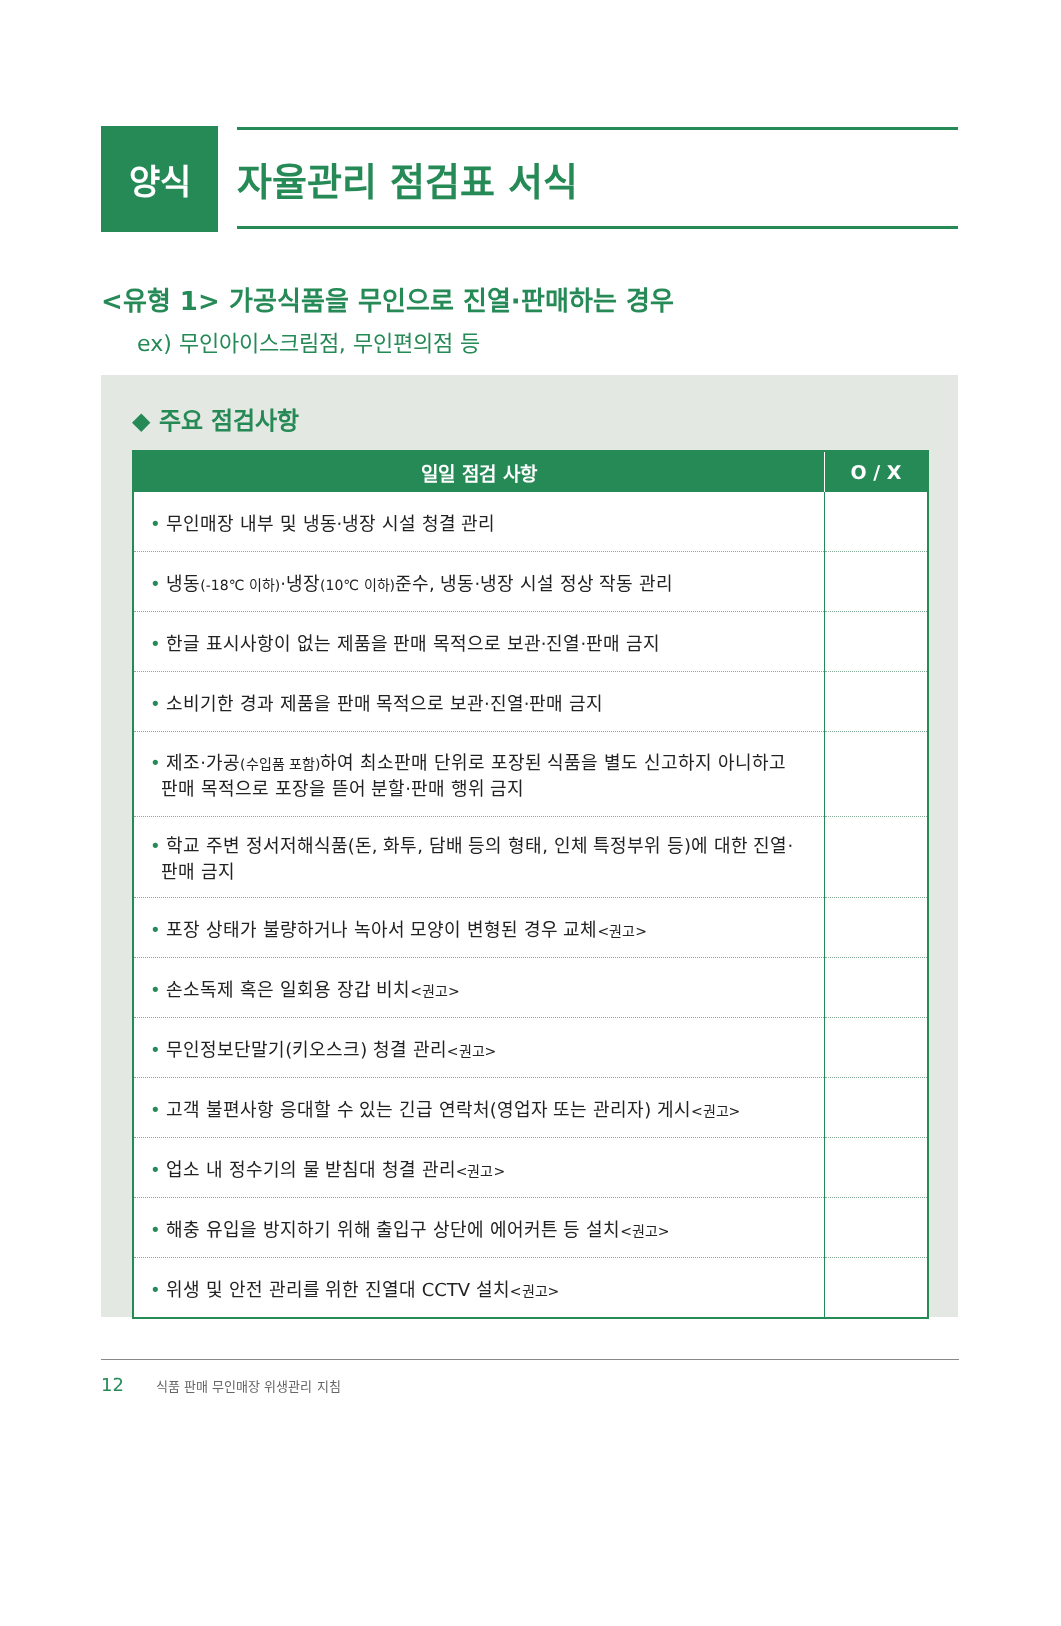양식 자율관리 점검표 서식
<유형 1> 가공식품을 무인으로 진열·판매하는 경우
ex) 무인아이스크림점, 무인편의점 등
◆ 주요 점검사항
| 일일 점검 사항 | O / X |
| --- | --- |
| • 무인매장 내부 및 냉동·냉장 시설 청결 관리 | |
| • 냉동 (-18℃ 이하) ·냉장 (10℃ 이하) 준수, 냉동·냉장 시설 정상 작동 관리 | |
| • 한글 표시사항이 없는 제품을 판매 목적으로 보관·진열·판매 금지 | |
| • 소비기한 경과 제품을 판매 목적으로 보관·진열·판매 금지 | |
| • 제조·가공 (수입품 포함) 하여 최소판매 단위로 포장된 식품을 별도 신고하지 아니하고 판매 목적으로 포장을 뜯어 분할·판매 행위 금지 | |
| • 학교 주변 정서저해식품(돈, 화투, 담배 등의 형태, 인체 특정부위 등)에 대한 진열· 판매 금지 | |
| • 포장 상태가 불량하거나 녹아서 모양이 변형된 경우 교체 <권고> | |
| • 손소독제 혹은 일회용 장갑 비치 <권고> | |
| • 무인정보단말기(키오스크) 청결 관리 <권고> | |
| • 고객 불편사항 응대할 수 있는 긴급 연락처(영업자 또는 관리자) 게시 <권고> | |
| • 업소 내 정수기의 물 받침대 청결 관리 <권고> | |
| • 해충 유입을 방지하기 위해 출입구 상단에 에어커튼 등 설치 <권고> | |
| • 위생 및 안전 관리를 위한 진열대 CCTV 설치 <권고> | |
12 식품 판매 무인매장 위생관리 지침